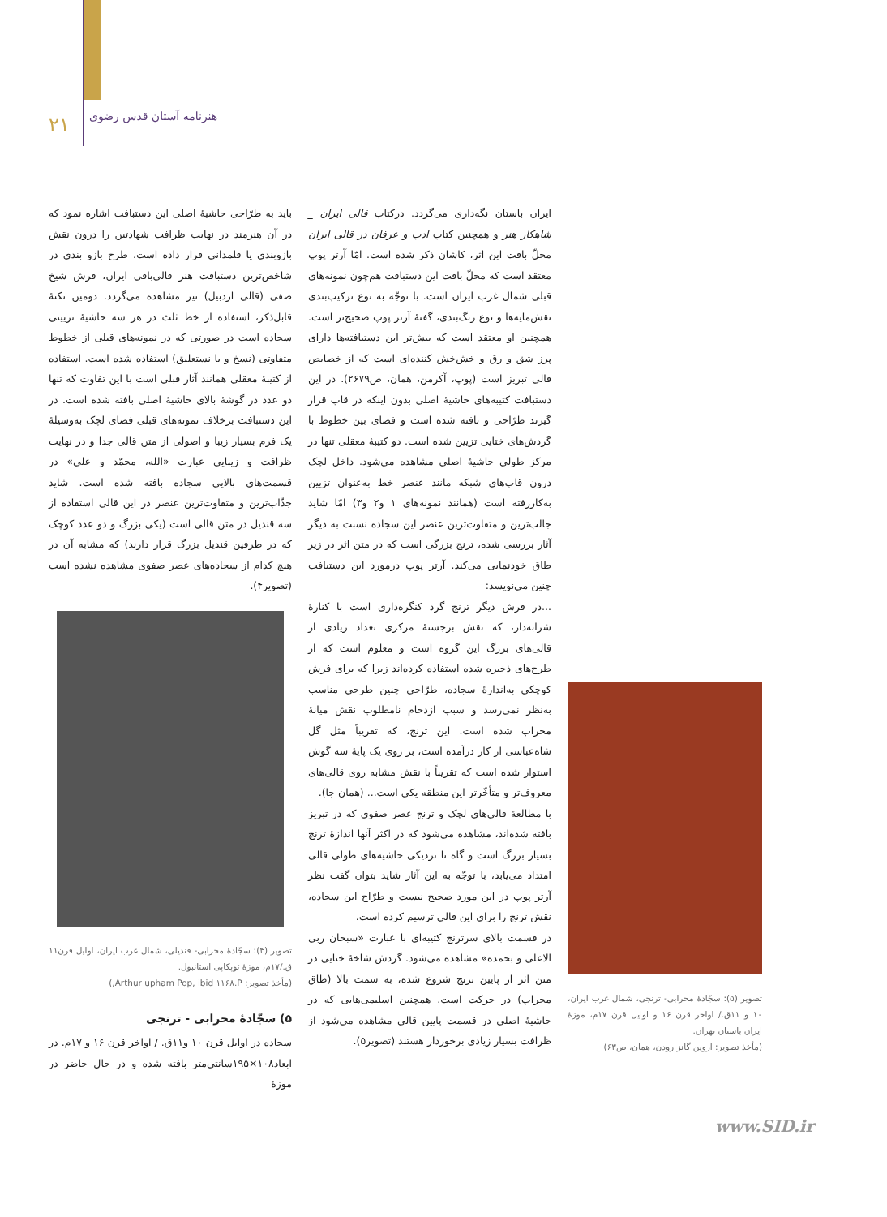۲۱ هنرنامه آستان قدس رضوی
باید به طرّاحی حاشیهٔ اصلی این دستبافت اشاره نمود که در آن هنرمند در نهایت ظرافت شهادتین را درون نقش بازوبندی یا قلمدانی قرار داده است. طرح بازو بندی در شاخص‌ترین دستبافت هنر قالی‌بافی ایران، فرش شیخ صفی (قالی اردبیل) نیز مشاهده می‌گردد. دومین نکتهٔ قابل‌ذکر، استفاده از خط ثلث در هر سه حاشیهٔ تزیینی سجاده است در صورتی که در نمونه‌های قبلی از خطوط متفاوتی (نسخ و یا نستعلیق) استفاده شده است. استفاده از کتیبهٔ معقلی همانند آثار قبلی است با این تفاوت که تنها دو عدد در گوشهٔ بالای حاشیهٔ اصلی بافته شده است. در این دستبافت برخلاف نمونه‌های قبلی فضای لچک به‌وسیلهٔ یک فرم بسیار زیبا و اصولی از متن قالی جدا و در نهایت ظرافت و زیبایی عبارت «الله، محمّد و علی» در قسمت‌های بالایی سجاده بافته شده است. شاید جذّاب‌ترین و متفاوت‌ترین عنصر در این قالی استفاده از سه قندیل در متن قالی است (یکی بزرگ و دو عدد کوچک که در طرفین قندیل بزرگ قرار دارند) که مشابه آن در هیچ کدام از سجاده‌های عصر صفوی مشاهده نشده است (تصویر۴).
تصویر (۴): سجّادهٔ محرابی- قندیلی، شمال غرب ایران، اوایل قرن۱۱ ق./۱۷م، موزهٔ توپکاپی استانبول.
(مأخذ تصویر: Arthur upham Pop, ibid ۱۱۶۸.P,)
۵) سجّادهٔ محرابی - ترنجی
سجاده در اوایل قرن ۱۰ و۱۱ق. / اواخر قرن ۱۶ و ۱۷م. در ابعاد۱۰۸×۱۹۵سانتی‌متر بافته شده و در حال حاضر در موزهٔ
ایران باستان نگه‌داری می‌گردد. درکتاب قالی ایران _ شاهکار هنر و همچنین کتاب ادب و عرفان در قالی ایران محلّ بافت این اثر، کاشان ذکر شده است. امّا آرتر پوپ معتقد است که محلّ بافت این دستبافت هم‌چون نمونه‌های قبلی شمال غرب ایران است. با توجّه به نوع ترکیب‌بندی نقش‌مایه‌ها و نوع رنگ‌بندی، گفتهٔ آرتر پوپ صحیح‌تر است. همچنین او معتقد است که بیش‌تر این دستبافته‌ها دارای پرز شق و رق و خش‌خش کننده‌ای است که از خصایص قالی تبریز است (پوپ، آکرمن، همان، ص۲۶۷۹). در این دستبافت کتیبه‌های حاشیهٔ اصلی بدون اینکه در قاب قرار گیرند طرّاحی و بافته شده است و فضای بین خطوط با گردش‌های ختایی تزیین شده است. دو کتیبهٔ معقلی تنها در مرکز طولی حاشیهٔ اصلی مشاهده می‌شود. داخل لچک درون قاب‌های شبکه مانند عنصر خط به‌عنوان تزیین به‌کاررفته است (همانند نمونه‌های ۱ و۲ و۳) امّا شاید جالب‌ترین و متفاوت‌ترین عنصر این سجاده نسبت به دیگر آثار بررسی شده، ترنج بزرگی است که در متن اثر در زیر طاق خودنمایی می‌کند. آرتر پوپ درمورد این دستبافت چنین می‌نویسد:
...در فرش دیگر ترنج گرد کنگره‌داری است با کنارهٔ شرابه‌دار، که نقش برجستهٔ مرکزی تعداد زیادی از قالی‌های بزرگ این گروه است و معلوم است که از طرح‌های ذخیره شده استفاده کرده‌اند زیرا که برای فرش کوچکی به‌اندازهٔ سجاده، طرّاحی چنین طرحی مناسب به‌نظر نمی‌رسد و سبب ازدحام نامطلوب نقش میانهٔ محراب شده است. این ترنج، که تقریباً مثل گل شاه‌عباسی از کار درآمده است، بر روی یک پایهٔ سه گوش استوار شده است که تقریباً با نقش مشابه روی قالی‌های معروف‌تر و متأخّرتر این منطقه یکی است... (همان جا).
با مطالعهٔ قالی‌های لچک و ترنج عصر صفوی که در تبریز بافته شده‌اند، مشاهده می‌شود که در اکثر آنها اندازهٔ ترنج بسیار بزرگ است و گاه تا نزدیکی حاشیه‌های طولی قالی امتداد می‌یابد، با توجّه به این آثار شاید بتوان گفت نظر آرتر پوپ در این مورد صحیح نیست و طرّاح این سجاده، نقش ترنج را برای این قالی ترسیم کرده است.
در قسمت بالای سرترنج کتیبه‌ای با عبارت «سبحان ربی الاعلی و بحمده» مشاهده می‌شود. گردش شاخهٔ ختایی در متن اثر از پایین ترنج شروع شده، به سمت بالا (طاق محراب) در حرکت است. همچنین اسلیمی‌هایی که در حاشیهٔ اصلی در قسمت پایین قالی مشاهده می‌شود از ظرافت بسیار زیادی برخوردار هستند (تصویر۵).
تصویر (۵): سجّادهٔ محرابی- ترنجی، شمال غرب ایران، ۱۰ و ۱۱ق./ اواخر قرن ۱۶ و اوایل قرن ۱۷م، موزهٔ ایران باستان تهران.
(مأخذ تصویر: اروین گانز رودن، همان، ص۶۳)
www.SID.ir